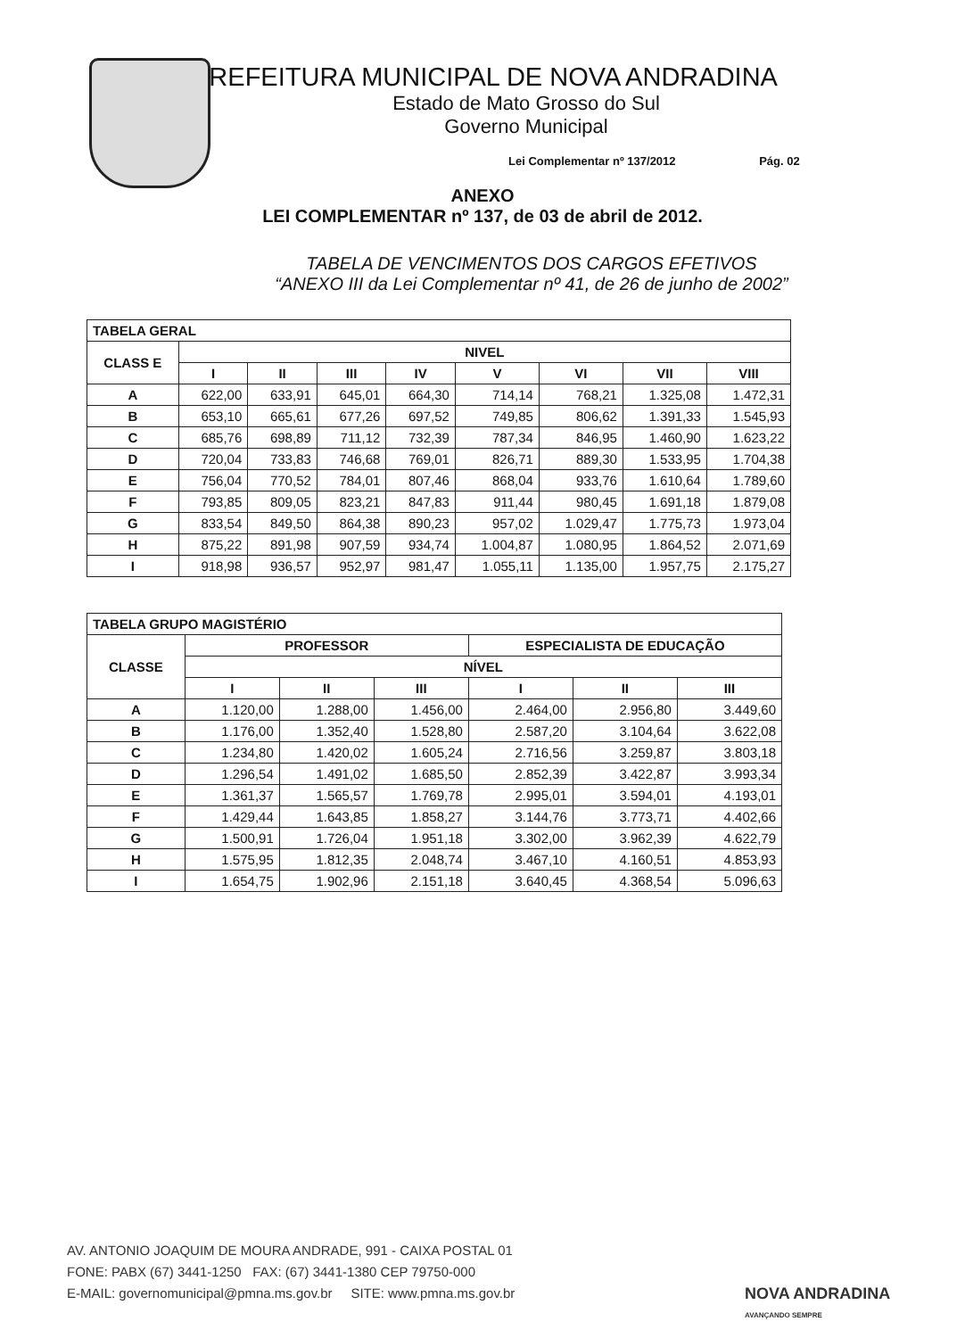PREFEITURA MUNICIPAL DE NOVA ANDRADINA
Estado de Mato Grosso do Sul
Governo Municipal
Lei Complementar nº 137/2012 Pág. 02
ANEXO
LEI COMPLEMENTAR nº 137, de 03 de abril de 2012.
TABELA DE VENCIMENTOS DOS CARGOS EFETIVOS
“ANEXO III da Lei Complementar nº 41, de 26 de junho de 2002”
| TABELA GERAL | | | | | | | | |
| --- | --- | --- | --- | --- | --- | --- | --- | --- |
| CLASS E | NIVEL | | | | | | | |
| | I | II | III | IV | V | VI | VII | VIII |
| A | 622,00 | 633,91 | 645,01 | 664,30 | 714,14 | 768,21 | 1.325,08 | 1.472,31 |
| B | 653,10 | 665,61 | 677,26 | 697,52 | 749,85 | 806,62 | 1.391,33 | 1.545,93 |
| C | 685,76 | 698,89 | 711,12 | 732,39 | 787,34 | 846,95 | 1.460,90 | 1.623,22 |
| D | 720,04 | 733,83 | 746,68 | 769,01 | 826,71 | 889,30 | 1.533,95 | 1.704,38 |
| E | 756,04 | 770,52 | 784,01 | 807,46 | 868,04 | 933,76 | 1.610,64 | 1.789,60 |
| F | 793,85 | 809,05 | 823,21 | 847,83 | 911,44 | 980,45 | 1.691,18 | 1.879,08 |
| G | 833,54 | 849,50 | 864,38 | 890,23 | 957,02 | 1.029,47 | 1.775,73 | 1.973,04 |
| H | 875,22 | 891,98 | 907,59 | 934,74 | 1.004,87 | 1.080,95 | 1.864,52 | 2.071,69 |
| I | 918,98 | 936,57 | 952,97 | 981,47 | 1.055,11 | 1.135,00 | 1.957,75 | 2.175,27 |
| TABELA GRUPO MAGISTÉRIO | | | | | | |
| --- | --- | --- | --- | --- | --- | --- |
| CLASSE | PROFESSOR | | | ESPECIALISTA DE EDUCAÇÃO | | |
| | NÍVEL | | | | | |
| | I | II | III | I | II | III |
| A | 1.120,00 | 1.288,00 | 1.456,00 | 2.464,00 | 2.956,80 | 3.449,60 |
| B | 1.176,00 | 1.352,40 | 1.528,80 | 2.587,20 | 3.104,64 | 3.622,08 |
| C | 1.234,80 | 1.420,02 | 1.605,24 | 2.716,56 | 3.259,87 | 3.803,18 |
| D | 1.296,54 | 1.491,02 | 1.685,50 | 2.852,39 | 3.422,87 | 3.993,34 |
| E | 1.361,37 | 1.565,57 | 1.769,78 | 2.995,01 | 3.594,01 | 4.193,01 |
| F | 1.429,44 | 1.643,85 | 1.858,27 | 3.144,76 | 3.773,71 | 4.402,66 |
| G | 1.500,91 | 1.726,04 | 1.951,18 | 3.302,00 | 3.962,39 | 4.622,79 |
| H | 1.575,95 | 1.812,35 | 2.048,74 | 3.467,10 | 4.160,51 | 4.853,93 |
| I | 1.654,75 | 1.902,96 | 2.151,18 | 3.640,45 | 4.368,54 | 5.096,63 |
AV. ANTONIO JOAQUIM DE MOURA ANDRADE, 991 - CAIXA POSTAL 01
FONE: PABX (67) 3441-1250 FAX: (67) 3441-1380 CEP 79750-000
E-MAIL: governomunicipal@pmna.ms.gov.br SITE: www.pmna.ms.gov.br
NOVA ANDRADINA
AVANÇANDO SEMPRE